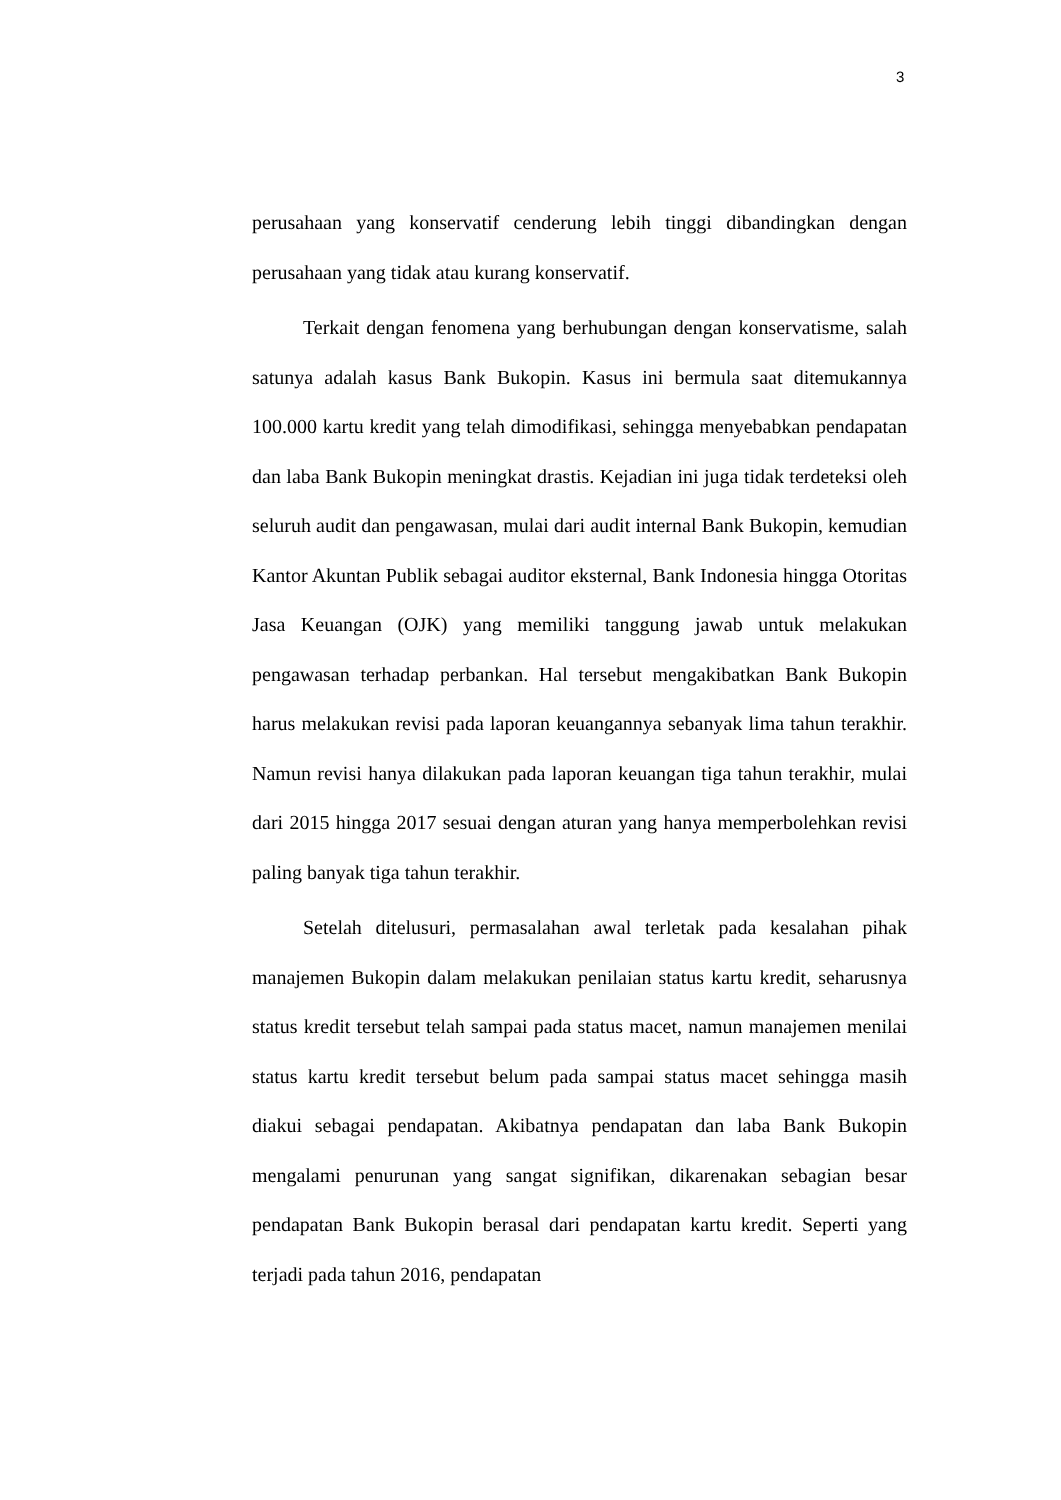3
perusahaan yang konservatif cenderung lebih tinggi dibandingkan dengan perusahaan yang tidak atau kurang konservatif.
Terkait dengan fenomena yang berhubungan dengan konservatisme, salah satunya adalah kasus Bank Bukopin. Kasus ini bermula saat ditemukannya 100.000 kartu kredit yang telah dimodifikasi, sehingga menyebabkan pendapatan dan laba Bank Bukopin meningkat drastis. Kejadian ini juga tidak terdeteksi oleh seluruh audit dan pengawasan, mulai dari audit internal Bank Bukopin, kemudian Kantor Akuntan Publik sebagai auditor eksternal, Bank Indonesia hingga Otoritas Jasa Keuangan (OJK) yang memiliki tanggung jawab untuk melakukan pengawasan terhadap perbankan. Hal tersebut mengakibatkan Bank Bukopin harus melakukan revisi pada laporan keuangannya sebanyak lima tahun terakhir. Namun revisi hanya dilakukan pada laporan keuangan tiga tahun terakhir, mulai dari 2015 hingga 2017 sesuai dengan aturan yang hanya memperbolehkan revisi paling banyak tiga tahun terakhir.
Setelah ditelusuri, permasalahan awal terletak pada kesalahan pihak manajemen Bukopin dalam melakukan penilaian status kartu kredit, seharusnya status kredit tersebut telah sampai pada status macet, namun manajemen menilai status kartu kredit tersebut belum pada sampai status macet sehingga masih diakui sebagai pendapatan. Akibatnya pendapatan dan laba Bank Bukopin mengalami penurunan yang sangat signifikan, dikarenakan sebagian besar pendapatan Bank Bukopin berasal dari pendapatan kartu kredit. Seperti yang terjadi pada tahun 2016, pendapatan